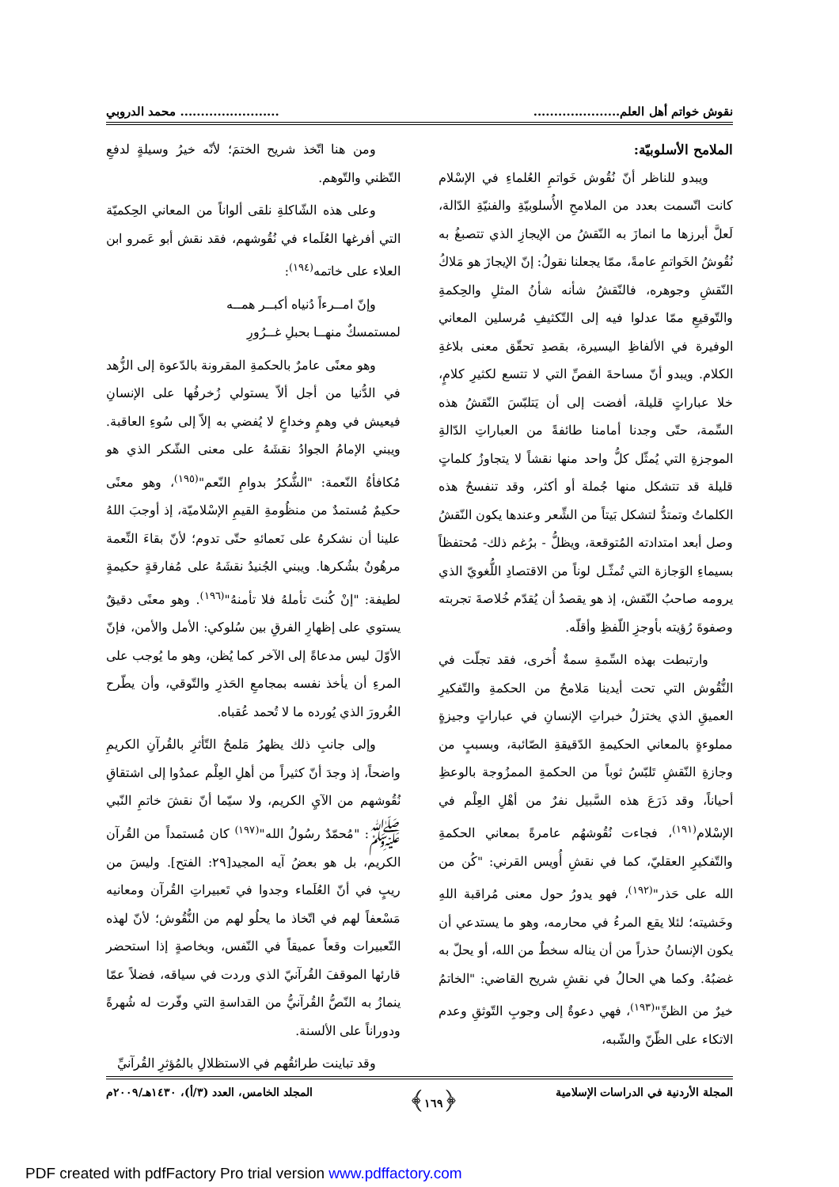نقوش خواتم أهل العلم............................................. محمد الدروبي
الملامح الأسلوبيّة:
ويبدو للناظر أنّ نُقُوش خَواتمِ العُلماءِ في الإسْلام كانت اتّسمت بعدد من الملامحِ الأُسلوبيّةِ والفنيّةِ الدّالة، لَعلَّ أبرزها ما انمازَ به النّقشُ من الإيجازِ الذي تتصبغُ به نُقُوشُ الخَواتمِ عامةً، ممّا يجعلنا نقولُ: إنّ الإيجازَ هو مَلاكُ النّقشِ وجوهره، فالنّقشُ شأنه شأنُ المثلِ والحِكمةِ والتّوقيعِ ممّا عدلوا فيه إلى التّكثيفِ مُرسلين المعاني الوفيرة في الألفاظِ اليسيرة، بقصدِ تحقّق معنى بلاغةِ الكلام. ويبدو أنّ مساحةَ الفصِّ التي لا تتسع لكثيرِ كلامٍ، خلا عباراتٍ قليلة، أفضت إلى أن يَتلبّسَ النّقشُ هذه السِّمة، حتّى وجدنا أمامنا طائفةً من العباراتِ الدّالةِ الموجزةِ التي يُمثّل كلُّ واحد منها نقشاً لا يتجاوزُ كلماتٍ قليلة قد تتشكل منها جُملة أو أكثر، وقد تنفسحُ هذه الكلماتُ وتمتدُّ لتشكل بَيتاً من الشِّعر وعندها يكون النّقشُ وصل أبعد امتدادته المُتوقعة، ويظلُّ - برُغم ذلك- مُحتفظاً بسيماءِ الوَجازة التي تُمثّـل لوناً من الاقتصادِ اللُّغويّ الذي يرومه صاحبُ النّقش، إذ هو يقصدُ أن يُقدّم خُلاصةَ تجربته وصفوةَ رُؤيته بأوجزِ اللّفظِ وأقلّه.
وارتبطت بهذه السِّمةِ سمةٌ أُخرى، فقد تجلّت في النُّقُوش التي تحت أيدينا مَلامحُ من الحكمةِ والتّفكيرِ العميقِ الذي يختزلُ خبراتِ الإنسانِ في عباراتٍ وجيزةٍ مملوءةٍ بالمعاني الحكيمةِ الدّقيقةِ الصّائبة، وبسببٍ من وجازةِ النّقشِ تَلبّسُ ثوباً من الحكمةِ الممزُوجة بالوعظِ أحياناً، وقد ذَرَعَ هذه السَّبيل نفرٌ من أهْلِ العِلْم في الإسْلام<sup>(١٩١)</sup>، فجاءت نُقُوشهُم عامرةً بمعاني الحكمةِ والتّفكيرِ العقليّ، كما في نقشِ أُويس القرني: "كُن من الله على حَذر"<sup>(١٩٢)</sup>، فهو يدورُ حول معنى مُراقبة اللهِ وخَشيته؛ لئلا يقع المرءُ في محارمه، وهو ما يستدعي أن يكون الإنسانُ حذراً من أن يناله سخطٌ من الله، أو يحلّ به غضبُهُ. وكما هي الحالُ في نقشِ شريح القاضي: "الخاتمُ خيرٌ من الظنِّ"<sup>(١٩٣)</sup>، فهي دعوةٌ إلى وجوبِ التّوثقِ وعدم الاتكاء على الظّنّ والشّبه،
ومن هنا اتّخذ شريح الختمَ؛ لأنّه خيرُ وسيلةٍ لدفعِ التّظني والتّوهم.
وعلى هذه الشّاكلةِ نلقى ألواناً من المعاني الحِكميّة التي أفرغها العُلَماء في نُقُوشهم، فقد نقش أبو عَمرو ابن العلاء على خاتمه<sup>(١٩٤)</sup>:
وإنّ امــرءاً دُنياه أكبــر همــه
لمستمسكٌ منهــا بحبلِ غــرُورِ
وهو معنًى عامرٌ بالحكمةِ المقرونة بالدّعوة إلى الزُّهد في الدُّنيا من أجل ألاّ يستولي زُخرفُها على الإنسانِ فيعيش في وهمٍ وخداعٍ لا يُفضي به إلاّ إلى سُوءِ العاقبة. ويبني الإمامُ الجوادُ نقشَهُ على معنى الشّكر الذي هو مُكافأةُ النّعمة: "الشُّكرُ بدوامِ النّعم"<sup>(١٩٥)</sup>، وهو معنًى حكيمٌ مُستمدٌ من منظُومةِ القيمِ الإسْلاميّة، إذ أوجبَ اللهُ علينا أن نشكرهُ على نَعمائهِ حتّى تدوم؛ لأنّ بقاءَ النِّعمة مرهُونٌ بشُكرها. ويبني الجُنيدُ نقشَهُ على مُفارقةٍ حكيمةٍ لطيفة: "إنْ كُنتَ تأملهُ فلا تأمنهُ"<sup>(١٩٦)</sup>. وهو معنًى دقيقٌ يستوي على إظهارِ الفرقِ بين سُلوكي: الأمل والأمن، فإنّ الأوّلَ ليس مدعاةً إلى الآخر كما يُظن، وهو ما يُوجب على المرءِ أن يأخذ نفسه بمجامعِ الحَذرِ والتّوقي، وأن يطّرح الغُرورَ الذي يُورده ما لا تُحمد عُقباه.
وإلى جانبِ ذلك يظهرُ مَلمحُ التّأثرِ بالقُرآنِ الكريمِ واضحاً، إذ وجدَ أنّ كثيراً من أهلِ العِلْم عمدُوا إلى اشتقاقِ نُقُوشهم من الآيِ الكريم، ولا سيّما أنّ نقشَ خاتمِ النّبي ﷺ: "مُحمّدٌ رسُولُ الله"<sup>(١٩٧)</sup> كان مُستمداً من القُرآن الكريم، بل هو بعضُ آيه المجيد[٢٩: الفتح]. وليسَ من ريبٍ في أنّ العُلَماء وجدوا في تَعبيراتِ القُرآن ومعانيه مَسْعفاً لهم في اتّخاذ ما يحلُو لهم من النُّقُوش؛ لأنّ لهذه التّعبيرات وقعاً عميقاً في النّفس، وبخاصةٍ إذا استحضر قارئها الموقفَ القُرآنيّ الذي وردت في سياقه، فضلاً عمّا ينمازُ به النّصُّ القُرآنيُّ من القداسةِ التي وفّرت له شُهرةً ودوراناً على الألسنة.
وقد تباينت طرائقُهم في الاستظلالِ بالمُؤثرِ القُرآنيِّ
المجلة الأردنية في الدراسات الإسلامية ﴿١٦٩﴾ المجلد الخامس، العدد (٣/أ)، ١٤٣٠هـ/٢٠٠٩م
PDF created with pdfFactory Pro trial version www.pdffactory.com